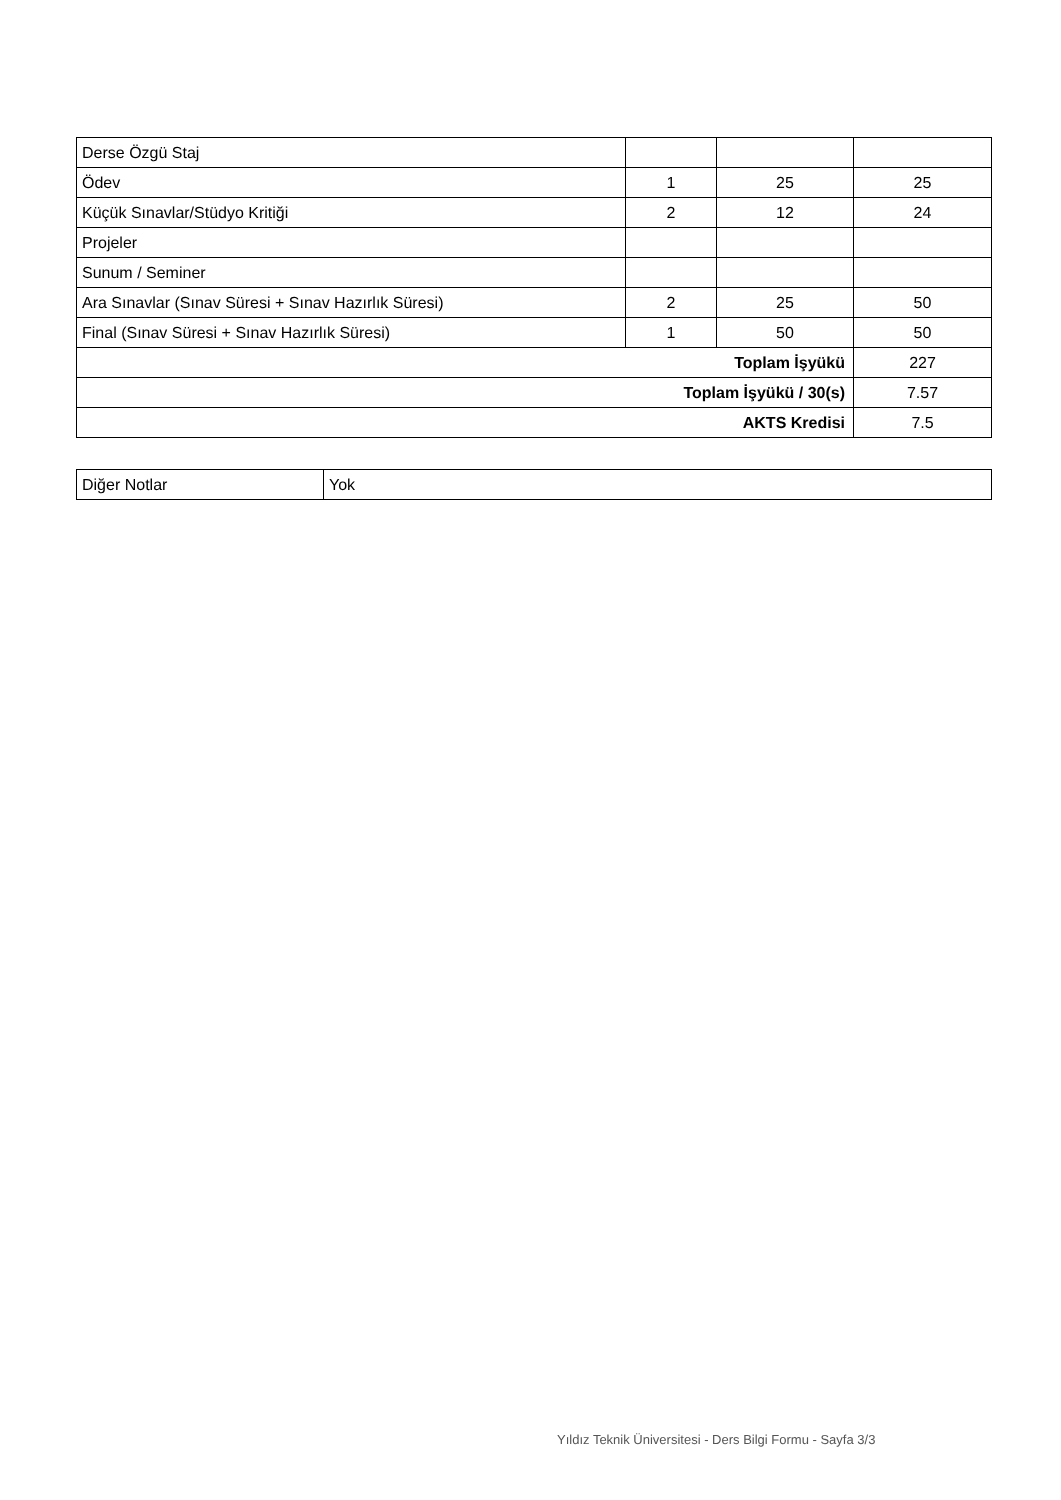| Derse Özgü Staj | | | |
| Ödev | 1 | 25 | 25 |
| Küçük Sınavlar/Stüdyo Kritiği | 2 | 12 | 24 |
| Projeler | | | |
| Sunum / Seminer | | | |
| Ara Sınavlar (Sınav Süresi + Sınav Hazırlık Süresi) | 2 | 25 | 50 |
| Final (Sınav Süresi + Sınav Hazırlık Süresi) | 1 | 50 | 50 |
| Toplam İşyükü | | | 227 |
| Toplam İşyükü / 30(s) | | | 7.57 |
| AKTS Kredisi | | | 7.5 |
| Diğer Notlar | Yok |
Yıldız Teknik Üniversitesi - Ders Bilgi Formu - Sayfa 3/3